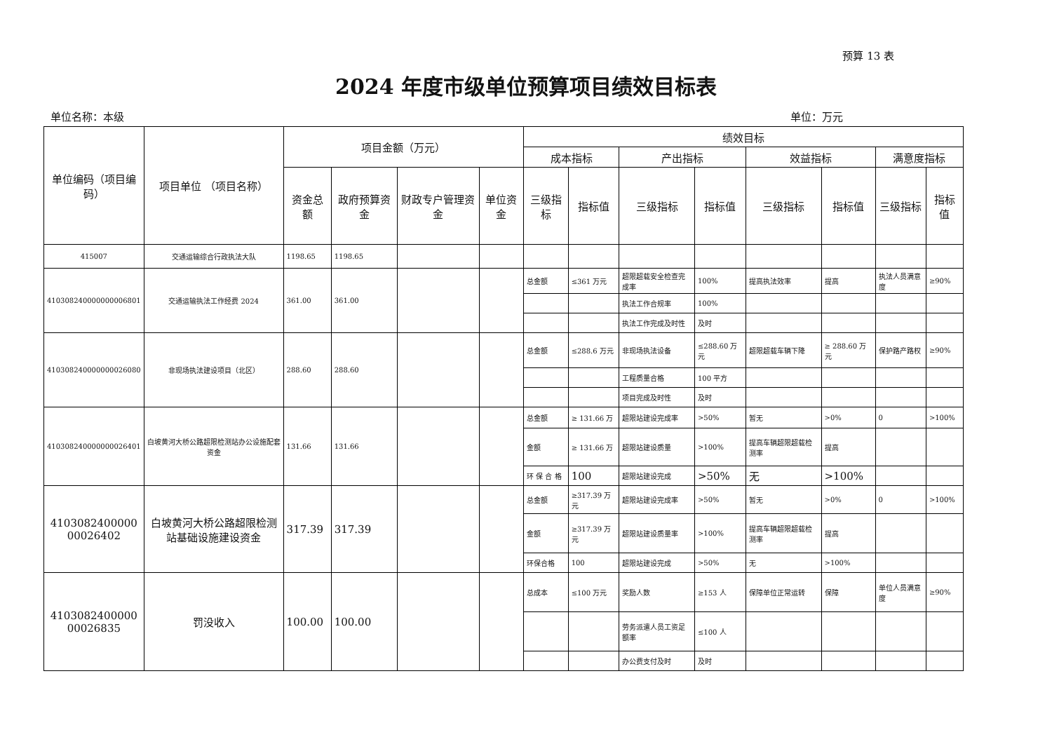预算 13 表
2024 年度市级单位预算项目绩效目标表
单位名称：本级 单位：万元
| 单位编码（项目编码） | 项目单位 （项目名称） | 项目金额（万元） | | | | 绩效目标 | | | | | | | |
| --- | --- | --- | --- | --- | --- | --- | --- | --- | --- | --- | --- | --- | --- |
| | | | | | | 成本指标 | | 产出指标 | | 效益指标 | | 满意度指标 | |
| | | 资金总额 | 政府预算资金 | 财政专户管理资金 | 单位资金 | 三级指标 | 指标值 | 三级指标 | 指标值 | 三级指标 | 指标值 | 三级指标 | 指标值 |
| 415007 | 交通运输综合行政执法大队 | 1198.65 | 1198.65 | | | | | | | | | | |
| 410308240000000006801 | 交通运输执法工作经费 2024 | 361.00 | 361.00 | | | 总金额 | ≤361 万元 | 超限超载安全检查完成率 | 100% | 提高执法效率 | 提高 | 执法人员满意度 | ≥90% |
| | | | | | | | | 执法工作合规率 | 100% | | | | |
| | | | | | | | | 执法工作完成及时性 | 及时 | | | | |
| 410308240000000026080 | 非现场执法建设项目（北区） | 288.60 | 288.60 | | | 总金额 | ≤288.6 万元 | 非现场执法设备 | ≤288.60 万元 | 超限超载车辆下降 | ≥ 288.60 万元 | 保护路产路权 | ≥90% |
| | | | | | | | | 工程质量合格 | 100 平方 | | | | |
| | | | | | | | | 项目完成及时性 | 及时 | | | | |
| 410308240000000026401 | 白坡黄河大桥公路超限检测站办公设施配套资金 | 131.66 | 131.66 | | | 总金额 | ≥ 131.66 万 | 超限站建设完成率 | >50% | 暂无 | >0% | 0 | >100% |
| | | | | | | 金额 | ≥ 131.66 万 | 超限站建设质量 | >100% | 提高车辆超限超载检测率 | 提高 | | |
| | | | | | | 环 保 合 格 | 100 | 超限站建设完成 | >50% | 无 | >100% | | |
| 4103082400000 00026402 | 白坡黄河大桥公路超限检测站基础设施建设资金 | 317.39 | 317.39 | | | 总金额 | ≥317.39 万元 | 超限站建设完成率 | >50% | 暂无 | >0% | 0 | >100% |
| | | | | | | 金额 | ≥317.39 万元 | 超限站建设质量率 | >100% | 提高车辆超限超载检测率 | 提高 | | |
| | | | | | | 环保合格 | 100 | 超限站建设完成 | >50% | 无 | >100% | | |
| 4103082400000 00026835 | 罚没收入 | 100.00 | 100.00 | | | 总成本 | ≤100 万元 | 奖励人数 | ≥153 人 | 保障单位正常运转 | 保障 | 单位人员满意度 | ≥90% |
| | | | | | | | | 劳务派遣人员工资足额率 | ≤100 人 | | | | |
| | | | | | | | | 办公费支付及时 | 及时 | | | | |